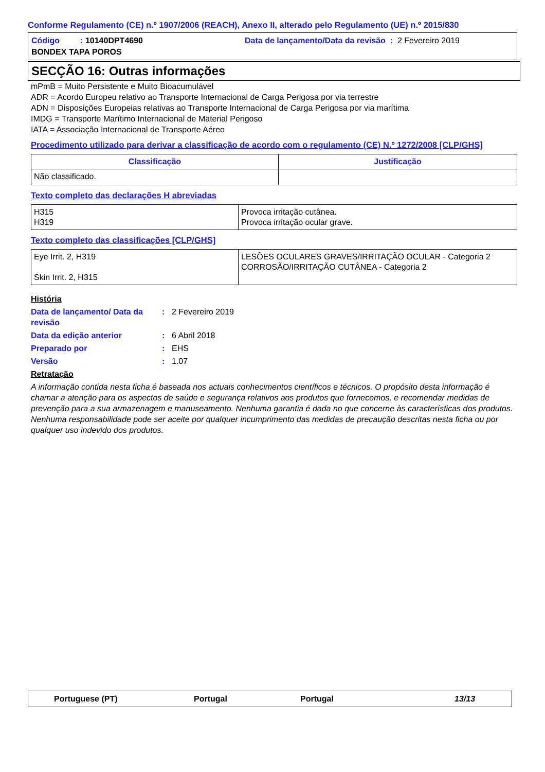Conforme Regulamento (CE) n.º 1907/2006 (REACH), Anexo II, alterado pelo Regulamento (UE) n.º 2015/830
Código : 10140DPT4690
Data de lançamento/Data da revisão : 2 Fevereiro 2019
BONDEX TAPA POROS
SECÇÃO 16: Outras informações
mPmB = Muito Persistente e Muito Bioacumulável
ADR = Acordo Europeu relativo ao Transporte Internacional de Carga Perigosa por via terrestre
ADN = Disposições Europeias relativas ao Transporte Internacional de Carga Perigosa por via marítima
IMDG = Transporte Marítimo Internacional de Material Perigoso
IATA = Associação Internacional de Transporte Aéreo
Procedimento utilizado para derivar a classificação de acordo com o regulamento (CE) N.º 1272/2008 [CLP/GHS]
| Classificação | Justificação |
| --- | --- |
| Não classificado. | |
Texto completo das declarações H abreviadas
| H315 H319 | Provoca irritação cutânea. Provoca irritação ocular grave. |
Texto completo das classificações [CLP/GHS]
| Eye Irrit. 2, H319 Skin Irrit. 2, H315 | LESÕES OCULARES GRAVES/IRRITAÇÃO OCULAR - Categoria 2 CORROSÃO/IRRITAÇÃO CUTÂNEA - Categoria 2 |
História
Data de lançamento/ Data da revisão
: 2 Fevereiro 2019
Data da edição anterior : 6 Abril 2018
Preparado por : EHS
Versão : 1.07
Retratação
A informação contida nesta ficha é baseada nos actuais conhecimentos científicos e técnicos. O propósito desta informação é chamar a atenção para os aspectos de saúde e segurança relativos aos produtos que fornecemos, e recomendar medidas de prevenção para a sua armazenagem e manuseamento. Nenhuma garantia é dada no que concerne às características dos produtos. Nenhuma responsabilidade pode ser aceite por qualquer incumprimento das medidas de precaução descritas nesta ficha ou por qualquer uso indevido dos produtos.
Portuguese (PT) Portugal Portugal 13/13